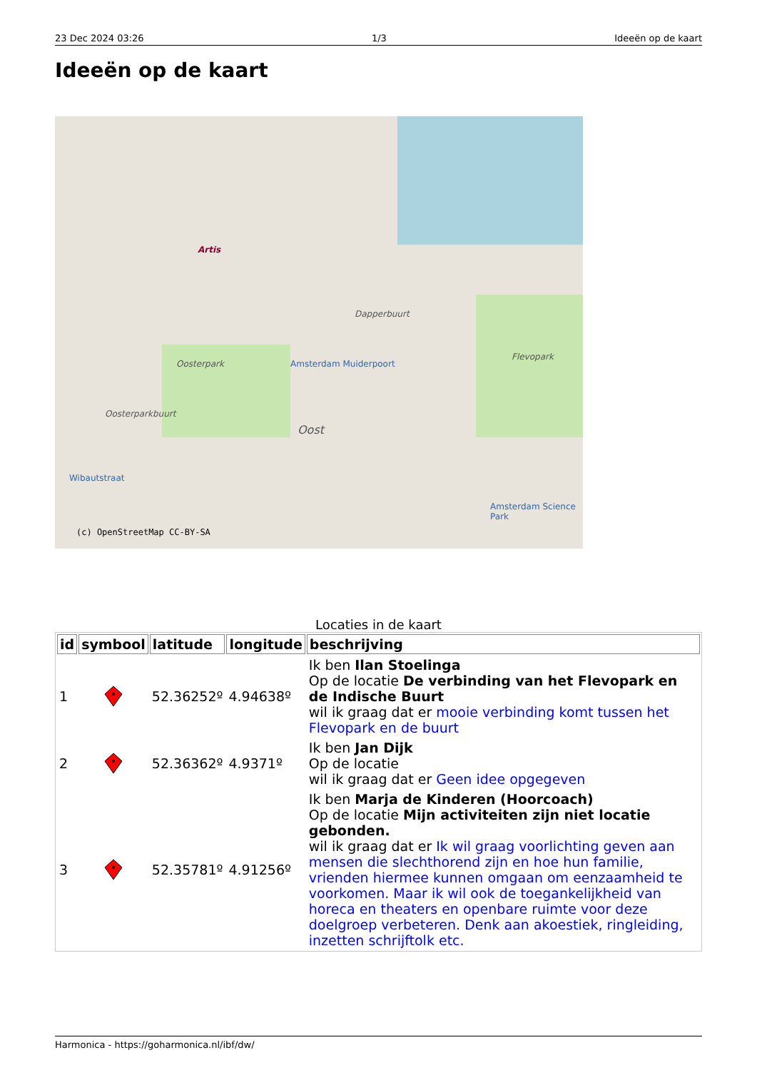23 Dec 2024 03:26 1/3 Ideeën op de kaart
Ideeën op de kaart
Artis
Dapperbuurt
Oosterpark
Flevopark
Amsterdam Muiderpoort
Oosterparkbuurt
Oost
Wibautstraat
Amsterdam Science Park
(c) OpenStreetMap CC-BY-SA
Locaties in de kaart
| id | symbool | latitude | longitude | beschrijving |
| --- | --- | --- | --- | --- |
| 1 | | 52.36252º | 4.94638º | Ik ben Ilan Stoelinga Op de locatie De verbinding van het Flevopark en de Indische Buurt wil ik graag dat er mooie verbinding komt tussen het Flevopark en de buurt |
| 2 | | 52.36362º | 4.9371º | Ik ben Jan Dijk Op de locatie wil ik graag dat er Geen idee opgegeven |
| 3 | | 52.35781º | 4.91256º | Ik ben Marja de Kinderen (Hoorcoach) Op de locatie Mijn activiteiten zijn niet locatie gebonden. wil ik graag dat er Ik wil graag voorlichting geven aan mensen die slechthorend zijn en hoe hun familie, vrienden hiermee kunnen omgaan om eenzaamheid te voorkomen. Maar ik wil ook de toegankelijkheid van horeca en theaters en openbare ruimte voor deze doelgroep verbeteren. Denk aan akoestiek, ringleiding, inzetten schrijftolk etc. |
Harmonica - https://goharmonica.nl/ibf/dw/